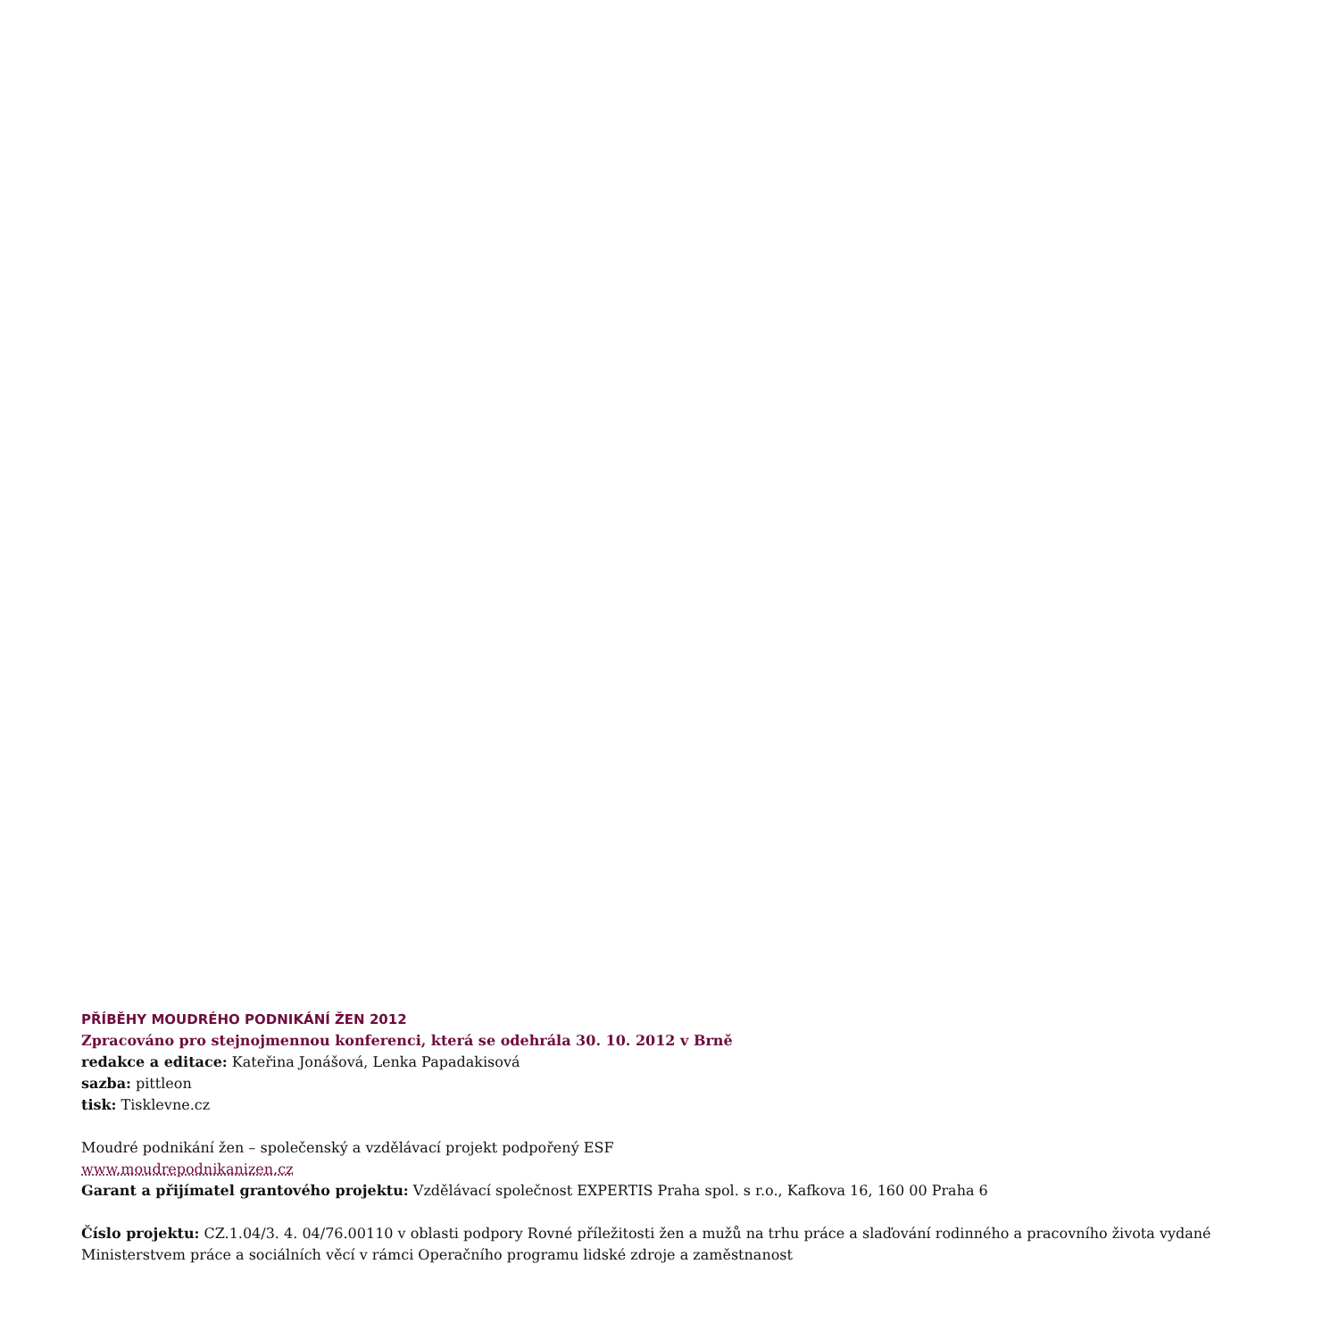PŘÍBĚHY MOUDRÉHO PODNIKÁNÍ ŽEN 2012
Zpracováno pro stejnojmennou konferenci, která se odehrála 30. 10. 2012 v Brně
redakce a editace: Kateřina Jonášová, Lenka Papadakisová
sazba: pittleon
tisk: Tisklevne.cz
Moudré podnikání žen – společenský a vzdělávací projekt podpořený ESF
www.moudrepodnikanizen.cz
Garant a přijímatel grantového projektu: Vzdělávací společnost EXPERTIS Praha spol. s r.o., Kafkova 16, 160 00 Praha 6
Číslo projektu: CZ.1.04/3. 4. 04/76.00110 v oblasti podpory Rovné příležitosti žen a mužů na trhu práce a slaďování rodinného a pracovního života vydané
Ministerstvem práce a sociálních věcí v rámci Operačního programu lidské zdroje a zaměstnanost